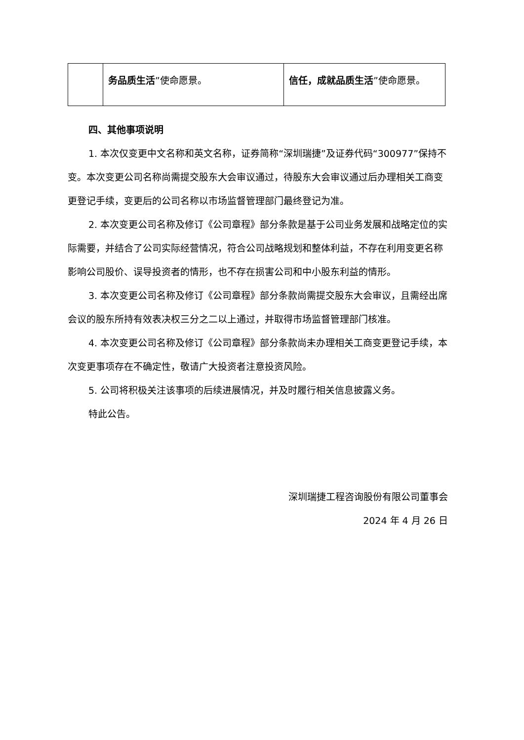| | 务品质生活 ”使命愿景。 | 信任，成就品质生活 ”使命愿景。 |
四、其他事项说明
1. 本次仅变更中文名称和英文名称，证券简称“深圳瑞捷”及证券代码“300977”保持不变。本次变更公司名称尚需提交股东大会审议通过，待股东大会审议通过后办理相关工商变更登记手续，变更后的公司名称以市场监督管理部门最终登记为准。
2. 本次变更公司名称及修订《公司章程》部分条款是基于公司业务发展和战略定位的实际需要，并结合了公司实际经营情况，符合公司战略规划和整体利益，不存在利用变更名称影响公司股价、误导投资者的情形，也不存在损害公司和中小股东利益的情形。
3. 本次变更公司名称及修订《公司章程》部分条款尚需提交股东大会审议，且需经出席会议的股东所持有效表决权三分之二以上通过，并取得市场监督管理部门核准。
4. 本次变更公司名称及修订《公司章程》部分条款尚未办理相关工商变更登记手续，本次变更事项存在不确定性，敬请广大投资者注意投资风险。
5. 公司将积极关注该事项的后续进展情况，并及时履行相关信息披露义务。
特此公告。
深圳瑞捷工程咨询股份有限公司董事会
2024 年 4 月 26 日